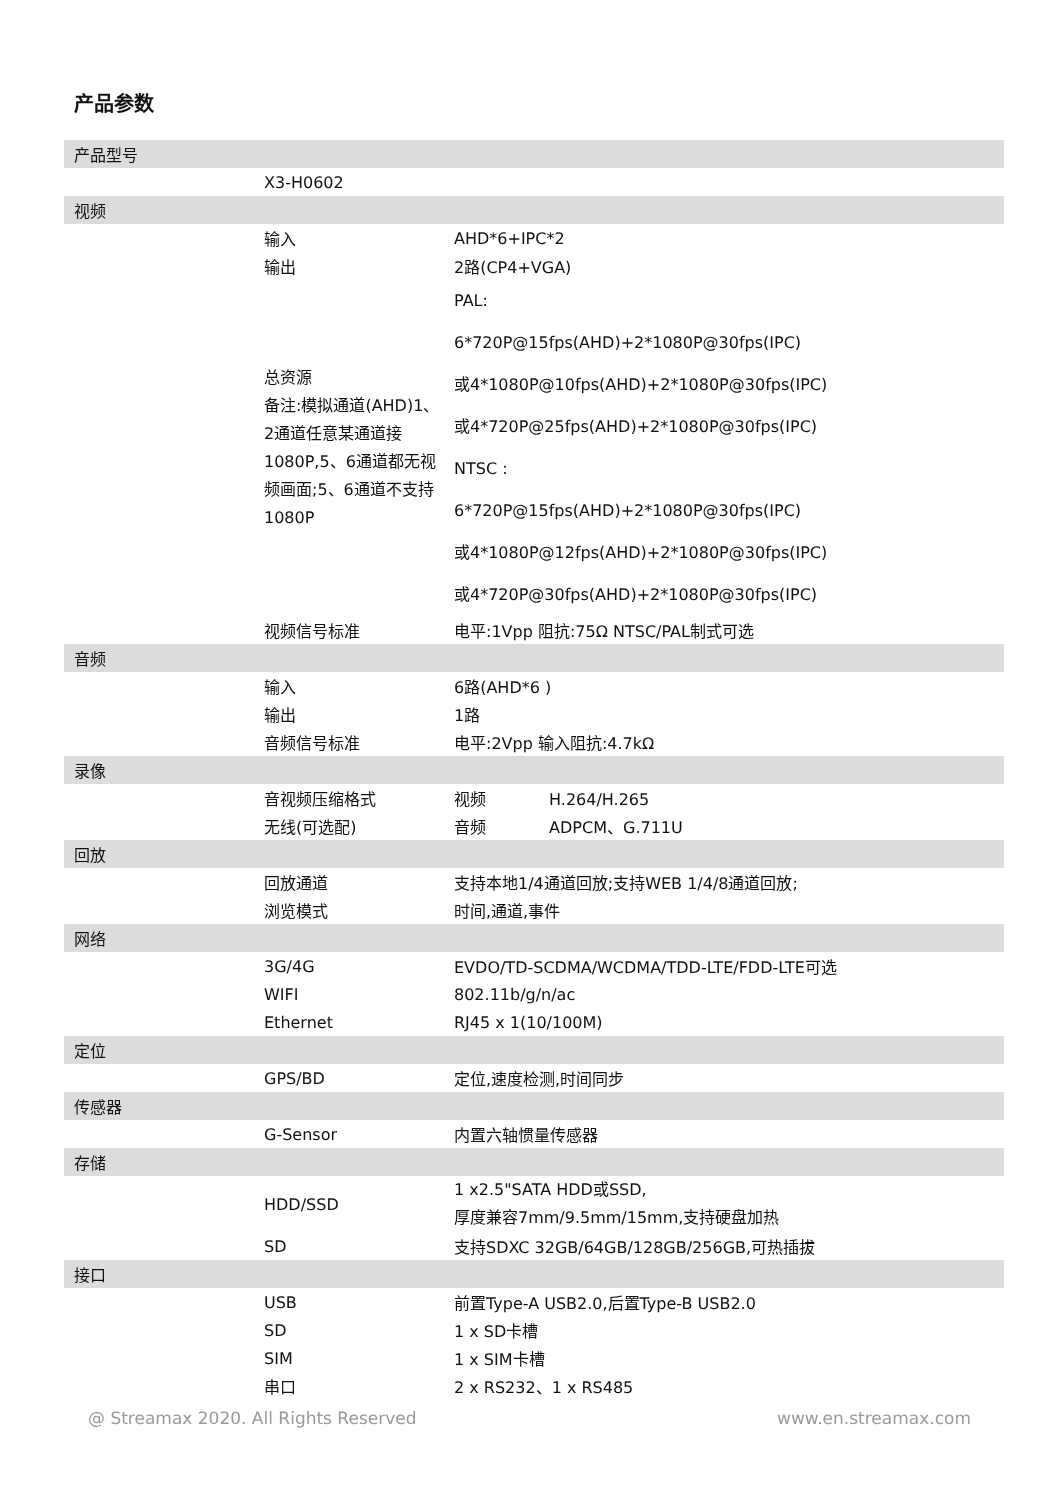产品参数
| 产品型号 | | |
| | X3-H0602 | |
| 视频 | | |
| | 输入 | AHD*6+IPC*2 |
| | 输出 | 2路(CP4+VGA) |
| | 总资源 备注:模拟通道(AHD)1、2通道任意某通道接1080P,5、6通道都无视频画面;5、6通道不支持1080P | PAL: 6*720P@15fps(AHD)+2*1080P@30fps(IPC) 或4*1080P@10fps(AHD)+2*1080P@30fps(IPC) 或4*720P@25fps(AHD)+2*1080P@30fps(IPC) NTSC : 6*720P@15fps(AHD)+2*1080P@30fps(IPC) 或4*1080P@12fps(AHD)+2*1080P@30fps(IPC) 或4*720P@30fps(AHD)+2*1080P@30fps(IPC) |
| | 视频信号标准 | 电平:1Vpp 阻抗:75Ω NTSC/PAL制式可选 |
| 音频 | | |
| | 输入 | 6路(AHD*6 ) |
| | 输出 | 1路 |
| | 音频信号标准 | 电平:2Vpp 输入阻抗:4.7kΩ |
| 录像 | | |
| | 音视频压缩格式 | 视频 H.264/H.265 |
| | 无线(可选配) | 音频 ADPCM、G.711U |
| 回放 | | |
| | 回放通道 | 支持本地1/4通道回放;支持WEB 1/4/8通道回放; |
| | 浏览模式 | 时间,通道,事件 |
| 网络 | | |
| | 3G/4G | EVDO/TD-SCDMA/WCDMA/TDD-LTE/FDD-LTE可选 |
| | WIFI | 802.11b/g/n/ac |
| | Ethernet | RJ45 x 1(10/100M) |
| 定位 | | |
| | GPS/BD | 定位,速度检测,时间同步 |
| 传感器 | | |
| | G-Sensor | 内置六轴惯量传感器 |
| 存储 | | |
| | HDD/SSD | 1 x2.5"SATA HDD或SSD, 厚度兼容7mm/9.5mm/15mm,支持硬盘加热 |
| | SD | 支持SDXC 32GB/64GB/128GB/256GB,可热插拔 |
| 接口 | | |
| | USB | 前置Type-A USB2.0,后置Type-B USB2.0 |
| | SD | 1 x SD卡槽 |
| | SIM | 1 x SIM卡槽 |
| | 串口 | 2 x RS232、1 x RS485 |
@ Streamax 2020. All Rights Reserved
www.en.streamax.com